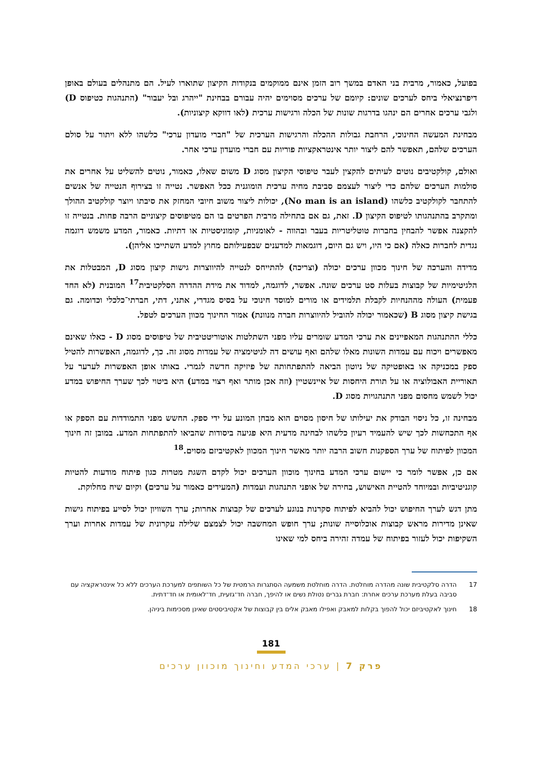בפועל, כאמור, מרבית בני האדם במשך רוב הזמן אינם ממוקמים בנקודות הקיצון שתוארו לעיל. הם מתנהלים בעולם באופן דיפרנציאלי ביחס לערכים שונים: קיומם של ערכים מסוימים יהיה עבורם בבחינת "ייהרג ובל יעבור" (התנהגות כטיפוס D) ולגבי ערכים אחרים הם ינהגו בדרגות שונות של הכלה ורגישות ערכית (לאו דווקא קיצוניות).
מבחינת המעשה החינוכי, הרחבת גבולות ההכלה והרגישות הערכית של "חברי מועדון ערכי" כלשהו ללא ויתור על סולם הערכים שלהם, תאפשר להם ליצור יותר אינטראקציות פוריות עם חברי מועדון ערכי אחר.
ואולם, קולקטיבים נוטים לעיתים להקצין לעבר טיפוסי הקיצון מסוג D משום שאלו, כאמור, נוטים להשליט על אחרים את סולמות הערכים שלהם כדי ליצור לעצמם סביבת מחיה ערכית הומוגנית ככל האפשר. נטייה זו בצירוף הנטייה של אנשים להתחבר לקולקטיב כלשהו (No man is an island), יכולות ליצור משוב חיובי המחזק את סיבתו ויוצר קולקטיב ההולך ומתקרב בהתנהגותו לטיפוס הקיצון D. זאת, גם אם בתחילה מרבית הפרטים בו הם מטיפוסים קיצוניים הרבה פחות. בנטייה זו להקצנה אפשר להבחין בחברות טוטליטריות בעבר ובהווה - לאומניות, קומוניסטיות או דתיות. כאמור, המדע משמש דוגמה נגדית לחברות כאלה (אם כי היו, ויש גם היום, דוגמאות למדענים שבפעילותם מחוץ למדע השתייכו אליהן).
מדידה והערכה של חינוך מכוון ערכים יכולה (וצריכה) להתייחס לנטייה להיווצרות גישות קיצון מסוג D, המבטלות את הלגיטימיות של קבוצות בעלות סט ערכים שונה. אפשר, לדוגמה, למדוד את מידת ההדרה הסלקטיבית<sup>17</sup> המובנית (לא החד פעמית) העולה מההנחיות לקבלת תלמידים או מורים למוסד חינוכי על בסיס מגדרי, אתני, דתי, חברתי־כלכלי וכדומה. גם בגישת קיצון מסוג B (שכאמור יכולה להוביל להיווצרות חברה מנוונת) אמור החינוך מכוון הערכים לטפל.
כללי ההתנהגות המאפיינים את ערכי המדע שומרים עליו מפני השתלטות אוטוריטטיבית של טיפוסים מסוג D - כאלו שאינם מאפשרים ויכוח עם עמדות השונות מאלו שלהם ואף עושים דה לגיטימציה של עמדות מסוג זה. כך, לדוגמה, האפשרות להטיל ספק במכניקה או באופטיקה של ניוטון הביאה להתפתחותה של פיזיקה חדשה לגמרי. באותו אופן האפשרות לערער על תאוריית האבולוציה או על תורת היחסות של איינשטיין (וזה אכן מותר ואף רצוי במדע) היא ביטוי לכך שערך החיפוש במדע יכול לשמש מחסום מפני התנהגויות מסוג D.
מבחינה זו, כל ניסוי הבודק את יעילותו של חיסון מסוים הוא מבחן המונע על ידי ספק. החשש מפני התמודדות עם הספק או אף התכחשות לכך שיש להעמיד רעיון כלשהו לבחינה מדעית היא פגיעה ביסודות שהביאו להתפתחות המדע. במובן זה חינוך המכוון לפיתוח של ערך הספקנות חשוב הרבה יותר מאשר חינוך המכוון לאקטיביזם מסוים.<sup>18</sup>
אם כן, אפשר לומר כי יישום ערכי המדע בחינוך מוכוון הערכים יכול לקדם השגת מטרות כגון פיתוח מודעות להטיות קוגניטיביות ובמיוחד להטיית האישוש, בחירה של אופני התנהגות ועמדות (המעידים כאמור על ערכים) וקיום שיח מחלוקת.
מתן דגש לערך החיפוש יכול להביא לפיתוח סקרנות בנוגע לערכים של קבוצות אחרות; ערך השוויון יכול לסייע בפיתוח גישות שאינן מדירות מראש קבוצות אוכלוסייה שונות; ערך חופש המחשבה יכול לצמצם שלילה עקרונית של עמדות אחרות וערך השקיפות יכול לעזור בפיתוח של עמדה זהירה ביחס למי שאינו
17 הדרה סלקטיבית שונה מהדרה מוחלטת. הדרה מוחלטת משמעה הסתגרות הרמטית של כל השותפים למערכת הערכים ללא כל אינטראקציה עם סביבה בעלת מערכת ערכים אחרת: חברת גברים נטולת נשים או להיפך, חברה חד־גזעית, חד־לאומית או חד־דתית.
18 חינוך לאקטיביזם יכול להפוך בקלות למאבק ואפילו מאבק אלים בין קבוצות של אקטיביסטים שאינן מסכימות ביניהן.
181
פרק 7 | ערכי המדע וחינוך מוכוון ערכים